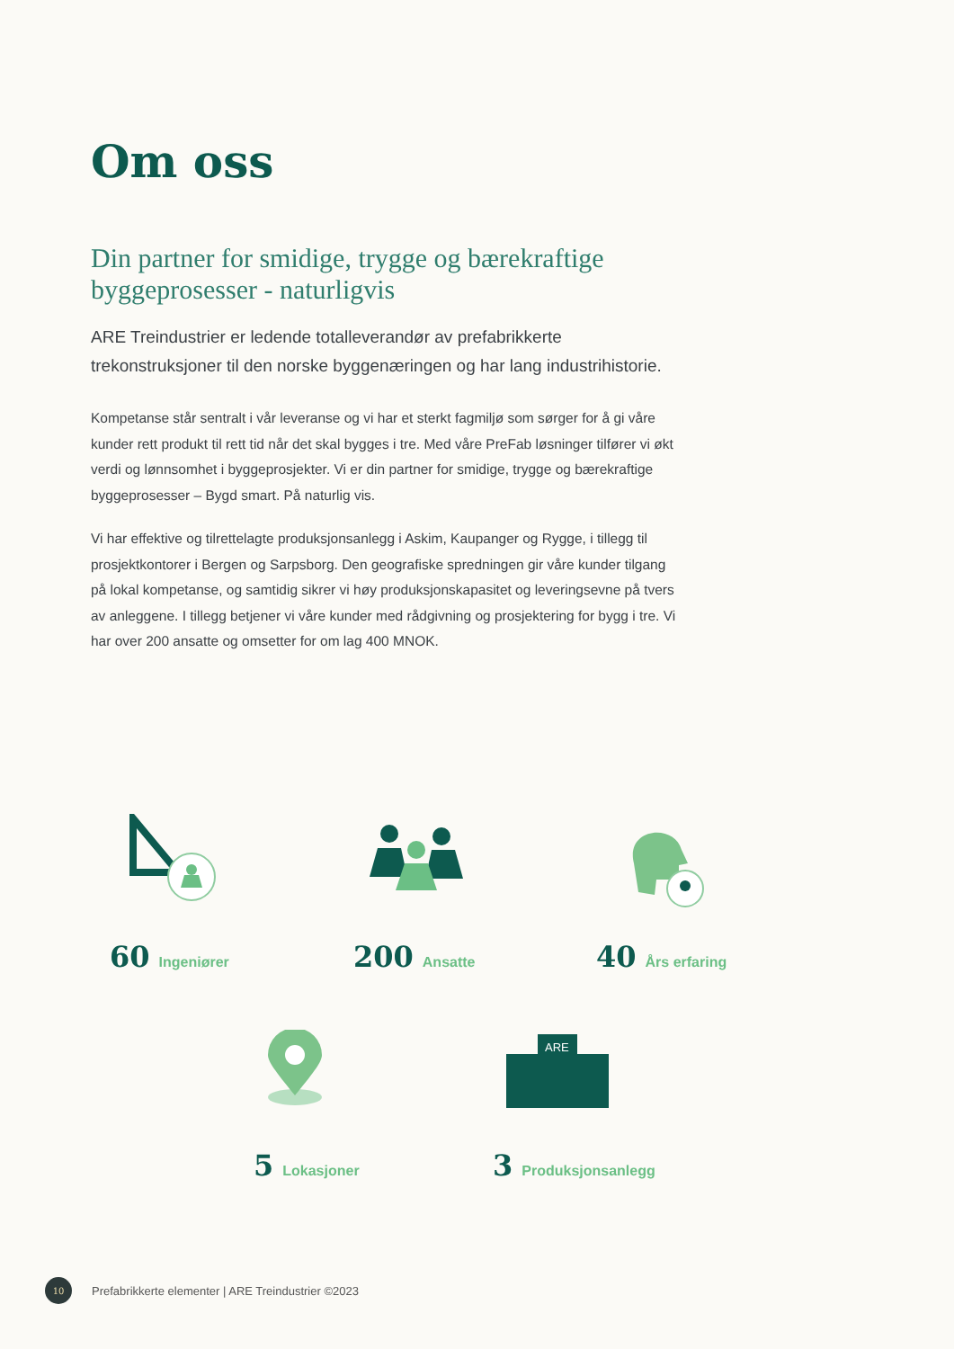Om oss
Din partner for smidige, trygge og bærekraftige byggeprosesser - naturligvis
ARE Treindustrier er ledende totalleverandør av prefabrikkerte trekonstruksjoner til den norske byggenæringen og har lang industrihistorie.
Kompetanse står sentralt i vår leveranse og vi har et sterkt fagmiljø som sørger for å gi våre kunder rett produkt til rett tid når det skal bygges i tre. Med våre PreFab løsninger tilfører vi økt verdi og lønnsomhet i byggeprosjekter. Vi er din partner for smidige, trygge og bærekraftige byggeprosesser – Bygd smart. På naturlig vis.
Vi har effektive og tilrettelagte produksjonsanlegg i Askim, Kaupanger og Rygge, i tillegg til prosjektkontorer i Bergen og Sarpsborg. Den geografiske spredningen gir våre kunder tilgang på lokal kompetanse, og samtidig sikrer vi høy produksjonskapasitet og leveringsevne på tvers av anleggene. I tillegg betjener vi våre kunder med rådgivning og prosjektering for bygg i tre. Vi har over 200 ansatte og omsetter for om lag 400 MNOK.
ARE
60 Ingeniører 200 Ansatte 40 Års erfaring
5 Lokasjoner 3 Produksjonsanlegg
10
Prefabrikkerte elementer | ARE Treindustrier ©2023